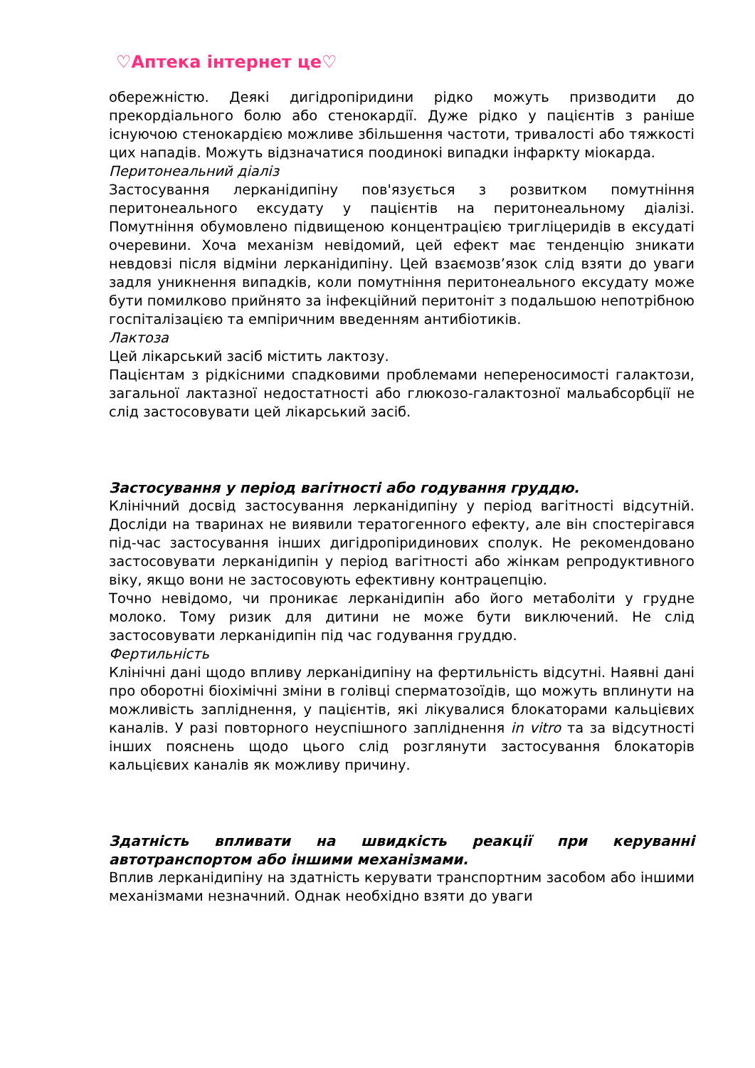♡Аптека інтернет це♡
обережністю. Деякі дигідропіридини рідко можуть призводити до прекордіального болю або стенокардії. Дуже рідко у пацієнтів з раніше існуючою стенокардією можливе збільшення частоти, тривалості або тяжкості цих нападів. Можуть відзначатися поодинокі випадки інфаркту міокарда.
Перитонеальний діаліз
Застосування лерканідипіну пов'язується з розвитком помутніння перитонеального ексудату у пацієнтів на перитонеальному діалізі. Помутніння обумовлено підвищеною концентрацією тригліцеридів в ексудаті очеревини. Хоча механізм невідомий, цей ефект має тенденцію зникати невдовзі після відміни лерканідипіну. Цей взаємозв’язок слід взяти до уваги задля уникнення випадків, коли помутніння перитонеального ексудату може бути помилково прийнято за інфекційний перитоніт з подальшою непотрібною госпіталізацією та емпіричним введенням антибіотиків.
Лактоза
Цей лікарський засіб містить лактозу.
Пацієнтам з рідкісними спадковими проблемами непереносимості галактози, загальної лактазної недостатності або глюкозо-галактозної мальабсорбції не слід застосовувати цей лікарський засіб.
Застосування у період вагітності або годування груддю.
Клінічний досвід застосування лерканідипіну у період вагітності відсутній. Досліди на тваринах не виявили тератогенного ефекту, але він спостерігався під-час застосування інших дигідропіридинових сполук. Не рекомендовано застосовувати лерканідипін у період вагітності або жінкам репродуктивного віку, якщо вони не застосовують ефективну контрацепцію.
Точно невідомо, чи проникає лерканідипін або його метаболіти у грудне молоко. Тому ризик для дитини не може бути виключений. Не слід застосовувати лерканідипін під час годування груддю.
Фертильність
Клінічні дані щодо впливу лерканідипіну на фертильність відсутні. Наявні дані про оборотні біохімічні зміни в голівці сперматозоїдів, що можуть вплинути на можливість запліднення, у пацієнтів, які лікувалися блокаторами кальцієвих каналів. У разі повторного неуспішного запліднення in vitro та за відсутності інших пояснень щодо цього слід розглянути застосування блокаторів кальцієвих каналів як можливу причину.
Здатність впливати на швидкість реакції при керуванні автотранспортом або іншими механізмами.
Вплив лерканідипіну на здатність керувати транспортним засобом або іншими механізмами незначний. Однак необхідно взяти до уваги